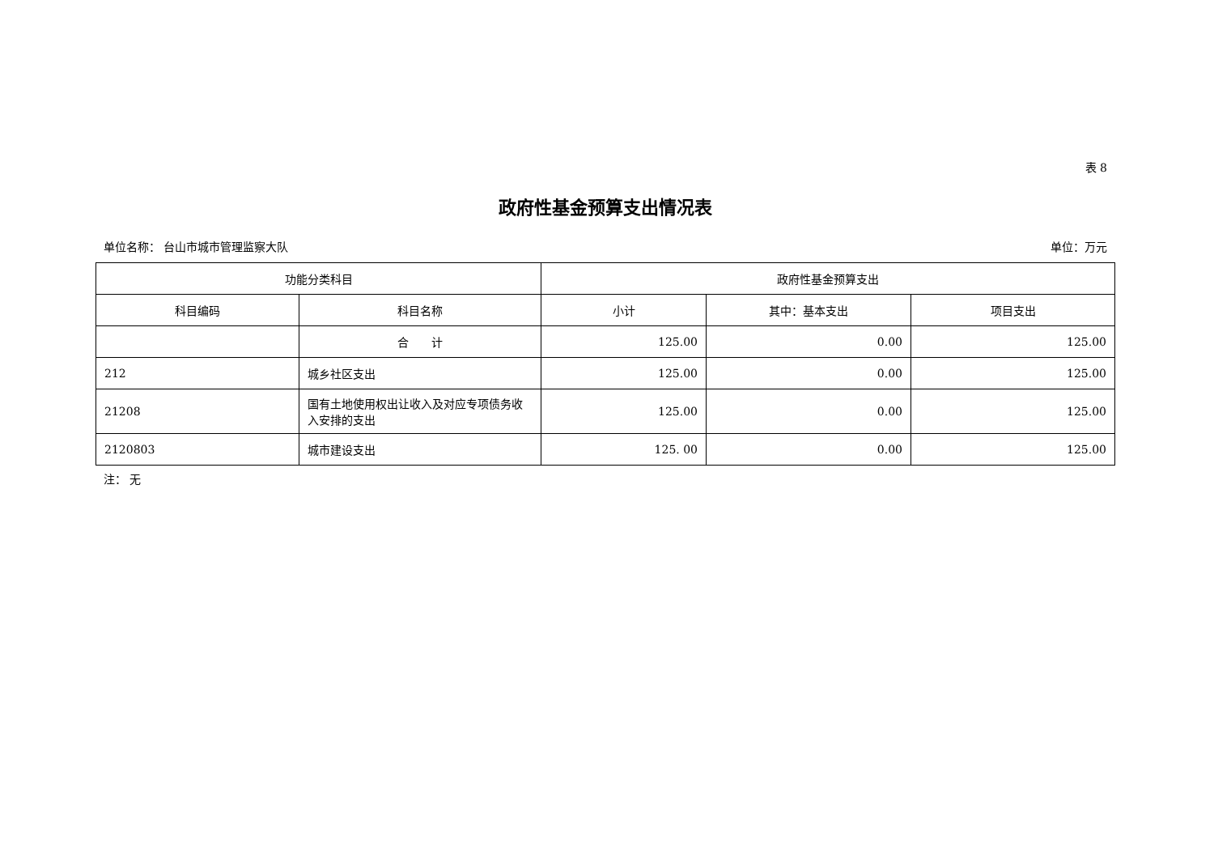表 8
政府性基金预算支出情况表
单位名称： 台山市城市管理监察大队 单位：万元
| 功能分类科目 | | 政府性基金预算支出 | | |
| --- | --- | --- | --- | --- |
| 科目编码 | 科目名称 | 小计 | 其中：基本支出 | 项目支出 |
| | 合 计 | 125.00 | 0.00 | 125.00 |
| 212 | 城乡社区支出 | 125.00 | 0.00 | 125.00 |
| 21208 | 国有土地使用权出让收入及对应专项债务收入安排的支出 | 125.00 | 0.00 | 125.00 |
| 2120803 | 城市建设支出 | 125. 00 | 0.00 | 125.00 |
注： 无